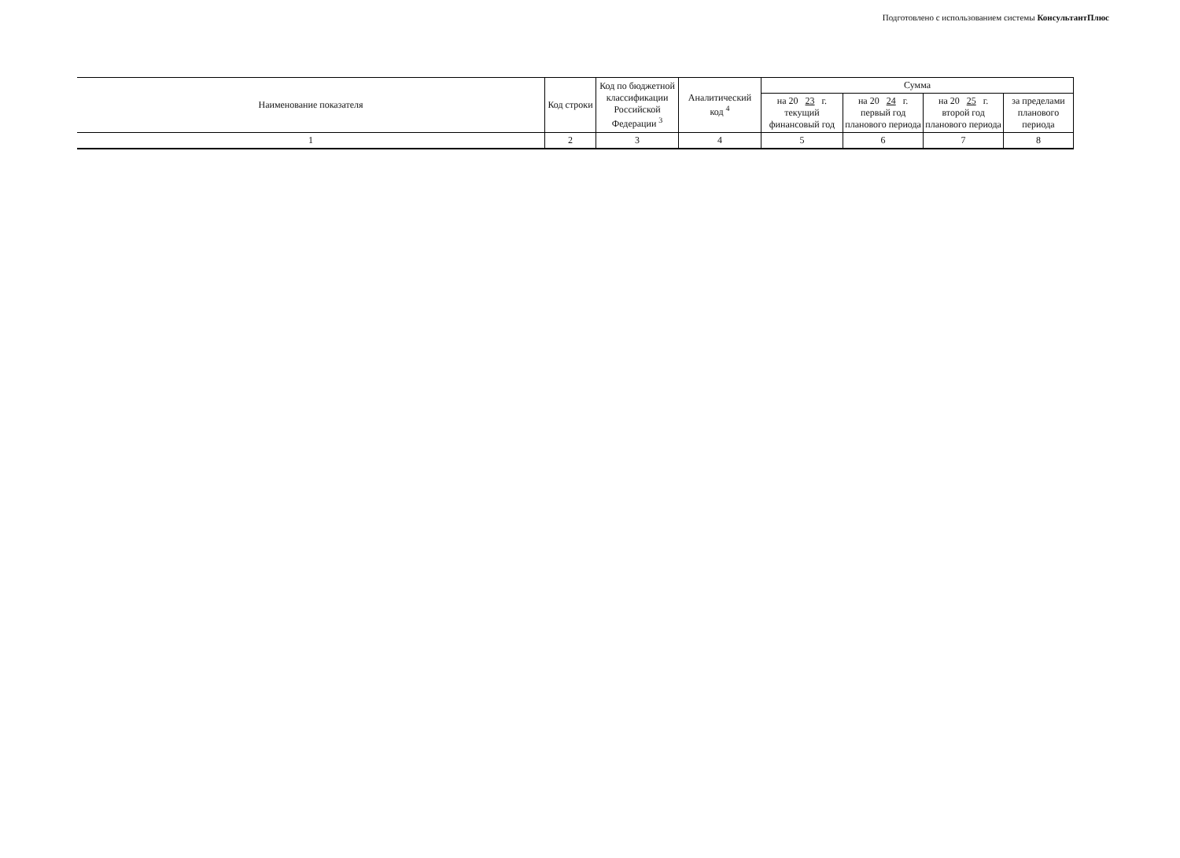Подготовлено с использованием системы КонсультантПлюс
| Наименование показателя | Код строки | Код по бюджетной классификации Российской Федерации <sup>3</sup> | Аналитический код <sup>4</sup> | Сумма | | | |
| --- | --- | --- | --- | --- | --- | --- | --- |
| | | | | на 20 23 г. текущий финансовый год | на 20 24 г. первый год планового периода | на 20 25 г. второй год планового периода | за пределами планового периода |
| 1 | 2 | 3 | 4 | 5 | 6 | 7 | 8 |